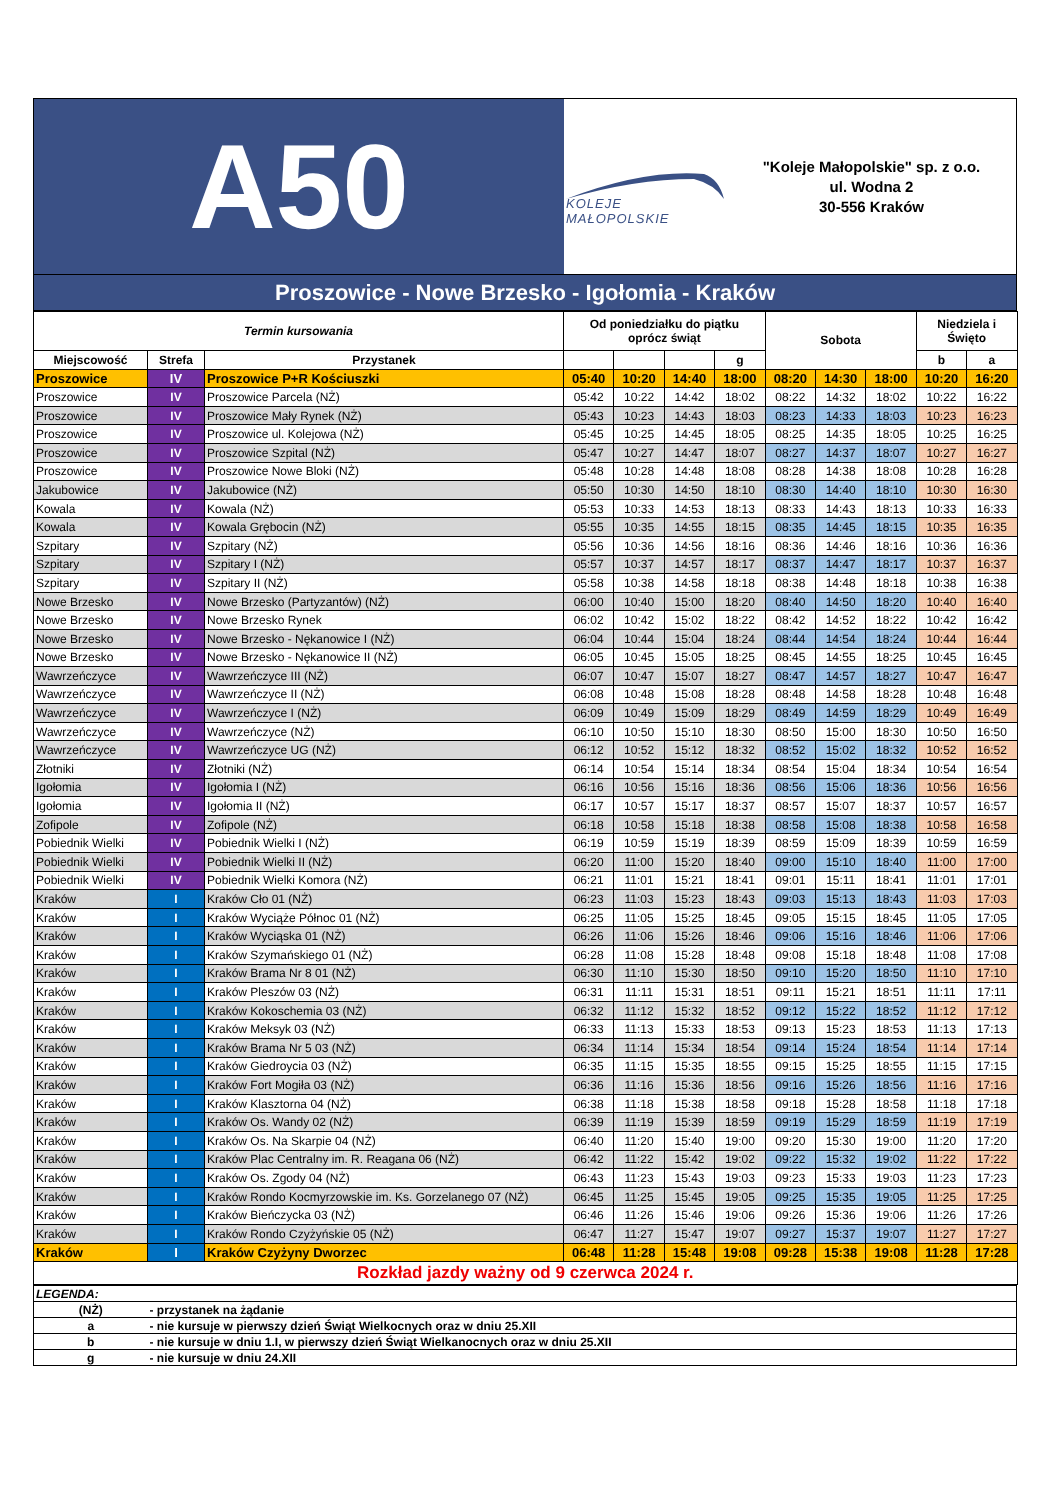A50
KOLEJE MAŁOPOLSKIE
"Koleje Małopolskie" sp. z o.o.
ul. Wodna 2
30-556 Kraków
Proszowice - Nowe Brzesko - Igołomia - Kraków
| Termin kursowania | | | Od poniedziałku do piątku oprócz świąt | | | | Sobota | | | Niedziela i Święto | |
| --- | --- | --- | --- | --- | --- | --- | --- | --- | --- | --- | --- |
| Miejscowość | Strefa | Przystanek | | | | g | | | | b | a |
| Proszowice | IV | Proszowice P+R Kościuszki | 05:40 | 10:20 | 14:40 | 18:00 | 08:20 | 14:30 | 18:00 | 10:20 | 16:20 |
| Proszowice | IV | Proszowice Parcela (NŻ) | 05:42 | 10:22 | 14:42 | 18:02 | 08:22 | 14:32 | 18:02 | 10:22 | 16:22 |
| Proszowice | IV | Proszowice Mały Rynek (NŻ) | 05:43 | 10:23 | 14:43 | 18:03 | 08:23 | 14:33 | 18:03 | 10:23 | 16:23 |
| Proszowice | IV | Proszowice ul. Kolejowa (NŻ) | 05:45 | 10:25 | 14:45 | 18:05 | 08:25 | 14:35 | 18:05 | 10:25 | 16:25 |
| Proszowice | IV | Proszowice Szpital (NŻ) | 05:47 | 10:27 | 14:47 | 18:07 | 08:27 | 14:37 | 18:07 | 10:27 | 16:27 |
| Proszowice | IV | Proszowice Nowe Bloki (NŻ) | 05:48 | 10:28 | 14:48 | 18:08 | 08:28 | 14:38 | 18:08 | 10:28 | 16:28 |
| Jakubowice | IV | Jakubowice (NŻ) | 05:50 | 10:30 | 14:50 | 18:10 | 08:30 | 14:40 | 18:10 | 10:30 | 16:30 |
| Kowala | IV | Kowala (NŻ) | 05:53 | 10:33 | 14:53 | 18:13 | 08:33 | 14:43 | 18:13 | 10:33 | 16:33 |
| Kowala | IV | Kowala Grębocin (NŻ) | 05:55 | 10:35 | 14:55 | 18:15 | 08:35 | 14:45 | 18:15 | 10:35 | 16:35 |
| Szpitary | IV | Szpitary (NŻ) | 05:56 | 10:36 | 14:56 | 18:16 | 08:36 | 14:46 | 18:16 | 10:36 | 16:36 |
| Szpitary | IV | Szpitary I (NŻ) | 05:57 | 10:37 | 14:57 | 18:17 | 08:37 | 14:47 | 18:17 | 10:37 | 16:37 |
| Szpitary | IV | Szpitary II (NŻ) | 05:58 | 10:38 | 14:58 | 18:18 | 08:38 | 14:48 | 18:18 | 10:38 | 16:38 |
| Nowe Brzesko | IV | Nowe Brzesko (Partyzantów) (NŻ) | 06:00 | 10:40 | 15:00 | 18:20 | 08:40 | 14:50 | 18:20 | 10:40 | 16:40 |
| Nowe Brzesko | IV | Nowe Brzesko Rynek | 06:02 | 10:42 | 15:02 | 18:22 | 08:42 | 14:52 | 18:22 | 10:42 | 16:42 |
| Nowe Brzesko | IV | Nowe Brzesko - Nękanowice I (NŻ) | 06:04 | 10:44 | 15:04 | 18:24 | 08:44 | 14:54 | 18:24 | 10:44 | 16:44 |
| Nowe Brzesko | IV | Nowe Brzesko - Nękanowice II (NŻ) | 06:05 | 10:45 | 15:05 | 18:25 | 08:45 | 14:55 | 18:25 | 10:45 | 16:45 |
| Wawrzeńczyce | IV | Wawrzeńczyce III (NŻ) | 06:07 | 10:47 | 15:07 | 18:27 | 08:47 | 14:57 | 18:27 | 10:47 | 16:47 |
| Wawrzeńczyce | IV | Wawrzeńczyce II (NŻ) | 06:08 | 10:48 | 15:08 | 18:28 | 08:48 | 14:58 | 18:28 | 10:48 | 16:48 |
| Wawrzeńczyce | IV | Wawrzeńczyce I (NŻ) | 06:09 | 10:49 | 15:09 | 18:29 | 08:49 | 14:59 | 18:29 | 10:49 | 16:49 |
| Wawrzeńczyce | IV | Wawrzeńczyce (NŻ) | 06:10 | 10:50 | 15:10 | 18:30 | 08:50 | 15:00 | 18:30 | 10:50 | 16:50 |
| Wawrzeńczyce | IV | Wawrzeńczyce UG (NŻ) | 06:12 | 10:52 | 15:12 | 18:32 | 08:52 | 15:02 | 18:32 | 10:52 | 16:52 |
| Złotniki | IV | Złotniki (NŻ) | 06:14 | 10:54 | 15:14 | 18:34 | 08:54 | 15:04 | 18:34 | 10:54 | 16:54 |
| Igołomia | IV | Igołomia I (NŻ) | 06:16 | 10:56 | 15:16 | 18:36 | 08:56 | 15:06 | 18:36 | 10:56 | 16:56 |
| Igołomia | IV | Igołomia II (NŻ) | 06:17 | 10:57 | 15:17 | 18:37 | 08:57 | 15:07 | 18:37 | 10:57 | 16:57 |
| Zofipole | IV | Zofipole (NŻ) | 06:18 | 10:58 | 15:18 | 18:38 | 08:58 | 15:08 | 18:38 | 10:58 | 16:58 |
| Pobiednik Wielki | IV | Pobiednik Wielki I (NŻ) | 06:19 | 10:59 | 15:19 | 18:39 | 08:59 | 15:09 | 18:39 | 10:59 | 16:59 |
| Pobiednik Wielki | IV | Pobiednik Wielki II (NŻ) | 06:20 | 11:00 | 15:20 | 18:40 | 09:00 | 15:10 | 18:40 | 11:00 | 17:00 |
| Pobiednik Wielki | IV | Pobiednik Wielki Komora (NŻ) | 06:21 | 11:01 | 15:21 | 18:41 | 09:01 | 15:11 | 18:41 | 11:01 | 17:01 |
| Kraków | I | Kraków Cło 01 (NŻ) | 06:23 | 11:03 | 15:23 | 18:43 | 09:03 | 15:13 | 18:43 | 11:03 | 17:03 |
| Kraków | I | Kraków Wyciąże Północ 01 (NŻ) | 06:25 | 11:05 | 15:25 | 18:45 | 09:05 | 15:15 | 18:45 | 11:05 | 17:05 |
| Kraków | I | Kraków Wyciąska 01 (NŻ) | 06:26 | 11:06 | 15:26 | 18:46 | 09:06 | 15:16 | 18:46 | 11:06 | 17:06 |
| Kraków | I | Kraków Szymańskiego 01 (NŻ) | 06:28 | 11:08 | 15:28 | 18:48 | 09:08 | 15:18 | 18:48 | 11:08 | 17:08 |
| Kraków | I | Kraków Brama Nr 8 01 (NŻ) | 06:30 | 11:10 | 15:30 | 18:50 | 09:10 | 15:20 | 18:50 | 11:10 | 17:10 |
| Kraków | I | Kraków Pleszów 03 (NŻ) | 06:31 | 11:11 | 15:31 | 18:51 | 09:11 | 15:21 | 18:51 | 11:11 | 17:11 |
| Kraków | I | Kraków Kokoschemia 03 (NŻ) | 06:32 | 11:12 | 15:32 | 18:52 | 09:12 | 15:22 | 18:52 | 11:12 | 17:12 |
| Kraków | I | Kraków Meksyk 03 (NŻ) | 06:33 | 11:13 | 15:33 | 18:53 | 09:13 | 15:23 | 18:53 | 11:13 | 17:13 |
| Kraków | I | Kraków Brama Nr 5 03 (NŻ) | 06:34 | 11:14 | 15:34 | 18:54 | 09:14 | 15:24 | 18:54 | 11:14 | 17:14 |
| Kraków | I | Kraków Giedroycia 03 (NŻ) | 06:35 | 11:15 | 15:35 | 18:55 | 09:15 | 15:25 | 18:55 | 11:15 | 17:15 |
| Kraków | I | Kraków Fort Mogiła 03 (NŻ) | 06:36 | 11:16 | 15:36 | 18:56 | 09:16 | 15:26 | 18:56 | 11:16 | 17:16 |
| Kraków | I | Kraków Klasztorna 04 (NŻ) | 06:38 | 11:18 | 15:38 | 18:58 | 09:18 | 15:28 | 18:58 | 11:18 | 17:18 |
| Kraków | I | Kraków Os. Wandy 02 (NŻ) | 06:39 | 11:19 | 15:39 | 18:59 | 09:19 | 15:29 | 18:59 | 11:19 | 17:19 |
| Kraków | I | Kraków Os. Na Skarpie 04 (NŻ) | 06:40 | 11:20 | 15:40 | 19:00 | 09:20 | 15:30 | 19:00 | 11:20 | 17:20 |
| Kraków | I | Kraków Plac Centralny im. R. Reagana 06 (NŻ) | 06:42 | 11:22 | 15:42 | 19:02 | 09:22 | 15:32 | 19:02 | 11:22 | 17:22 |
| Kraków | I | Kraków Os. Zgody 04 (NŻ) | 06:43 | 11:23 | 15:43 | 19:03 | 09:23 | 15:33 | 19:03 | 11:23 | 17:23 |
| Kraków | I | Kraków Rondo Kocmyrzowskie im. Ks. Gorzelanego 07 (NŻ) | 06:45 | 11:25 | 15:45 | 19:05 | 09:25 | 15:35 | 19:05 | 11:25 | 17:25 |
| Kraków | I | Kraków Bieńczycka 03 (NŻ) | 06:46 | 11:26 | 15:46 | 19:06 | 09:26 | 15:36 | 19:06 | 11:26 | 17:26 |
| Kraków | I | Kraków Rondo Czyżyńskie 05 (NŻ) | 06:47 | 11:27 | 15:47 | 19:07 | 09:27 | 15:37 | 19:07 | 11:27 | 17:27 |
| Kraków | I | Kraków Czyżyny Dworzec | 06:48 | 11:28 | 15:48 | 19:08 | 09:28 | 15:38 | 19:08 | 11:28 | 17:28 |
| Rozkład jazdy ważny od 9 czerwca 2024 r. | | | | | | | | | | | |
| LEGENDA: | |
| (NŻ) | - przystanek na żądanie |
| a | - nie kursuje w pierwszy dzień Świąt Wielkocnych oraz w dniu 25.XII |
| b | - nie kursuje w dniu 1.I, w pierwszy dzień Świąt Wielkanocnych oraz w dniu 25.XII |
| g | - nie kursuje w dniu 24.XII |